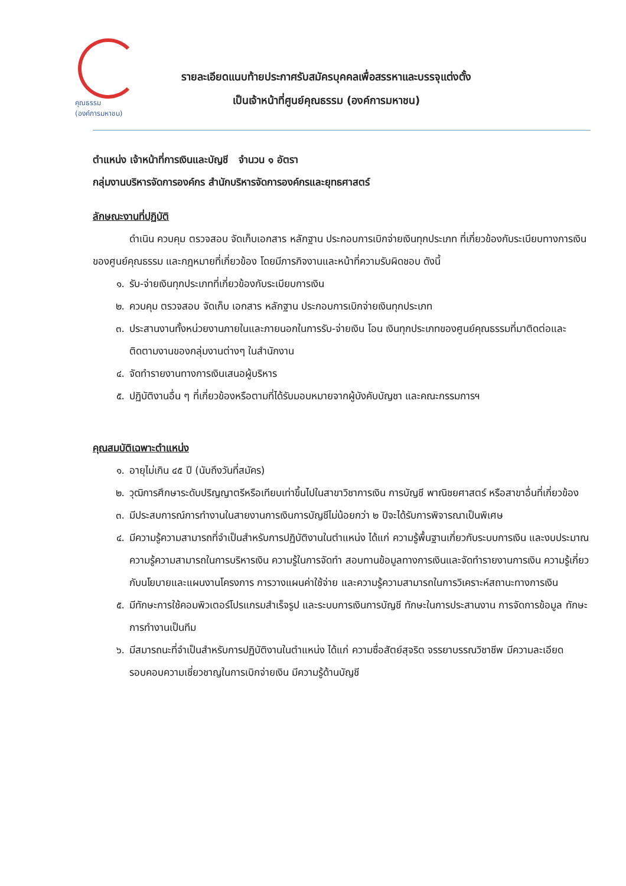คุณธรรม
(องค์การมหาชน)
รายละเอียดแนบท้ายประกาศรับสมัครบุคคลเพื่อสรรหาและบรรจุแต่งตั้ง
เป็นเจ้าหน้าที่ศูนย์คุณธรรม (องค์การมหาชน)
ตำแหน่ง เจ้าหน้าที่การเงินและบัญชี จำนวน ๑ อัตรา
กลุ่มงานบริหารจัดการองค์กร สำนักบริหารจัดการองค์กรและยุทธศาสตร์
ลักษณะงานที่ปฏิบัติ
ดำเนิน ควบคุม ตรวจสอบ จัดเก็บเอกสาร หลักฐาน ประกอบการเบิกจ่ายเงินทุกประเภท ที่เกี่ยวข้องกับระเบียบทางการเงินของศูนย์คุณธรรม และกฎหมายที่เกี่ยวข้อง โดยมีภารกิจงานและหน้าที่ความรับผิดชอบ ดังนี้
๑. รับ-จ่ายเงินทุกประเภทที่เกี่ยวข้องกับระเบียบการเงิน
๒. ควบคุม ตรวจสอบ จัดเก็บ เอกสาร หลักฐาน ประกอบการเบิกจ่ายเงินทุกประเภท
๓. ประสานงานทั้งหน่วยงานภายในและภายนอกในการรับ-จ่ายเงิน โอน เงินทุกประเภทของศูนย์คุณธรรมที่มาติดต่อและติดตามงานของกลุ่มงานต่างๆ ในสำนักงาน
๔. จัดทำรายงานทางการเงินเสนอผู้บริหาร
๕. ปฏิบัติงานอื่น ๆ ที่เกี่ยวข้องหรือตามที่ได้รับมอบหมายจากผู้บังคับบัญชา และคณะกรรมการฯ
คุณสมบัติเฉพาะตำแหน่ง
๑. อายุไม่เกิน ๔๕ ปี (นับถึงวันที่สมัคร)
๒. วุฒิการศึกษาระดับปริญญาตรีหรือเทียบเท่าขึ้นไปในสาขาวิชาการเงิน การบัญชี พาณิชยศาสตร์ หรือสาขาอื่นที่เกี่ยวข้อง
๓. มีประสบการณ์การทำงานในสายงานการเงินการบัญชีไม่น้อยกว่า ๒ ปีจะได้รับการพิจารณาเป็นพิเศษ
๔. มีความรู้ความสามารถที่จำเป็นสำหรับการปฏิบัติงานในตำแหน่ง ได้แก่ ความรู้พื้นฐานเกี่ยวกับระบบการเงิน และงบประมาณ ความรู้ความสามารถในการบริหารเงิน ความรู้ในการจัดทำ สอบทานข้อมูลทางการเงินและจัดทำรายงานการเงิน ความรู้เกี่ยวกับนโยบายและแผนงานโครงการ การวางแผนค่าใช้จ่าย และความรู้ความสามารถในการวิเคราะห์สถานะทางการเงิน
๕. มีทักษะการใช้คอมพิวเตอร์โปรแกรมสำเร็จรูป และระบบการเงินการบัญชี ทักษะในการประสานงาน การจัดการข้อมูล ทักษะการทำงานเป็นทีม
๖. มีสมารถนะที่จำเป็นสำหรับการปฏิบัติงานในตำแหน่ง ได้แก่ ความซื่อสัตย์สุจริต จรรยาบรรณวิชาชีพ มีความละเอียดรอบคอบความเชี่ยวชาญในการเบิกจ่ายเงิน มีความรู้ด้านบัญชี